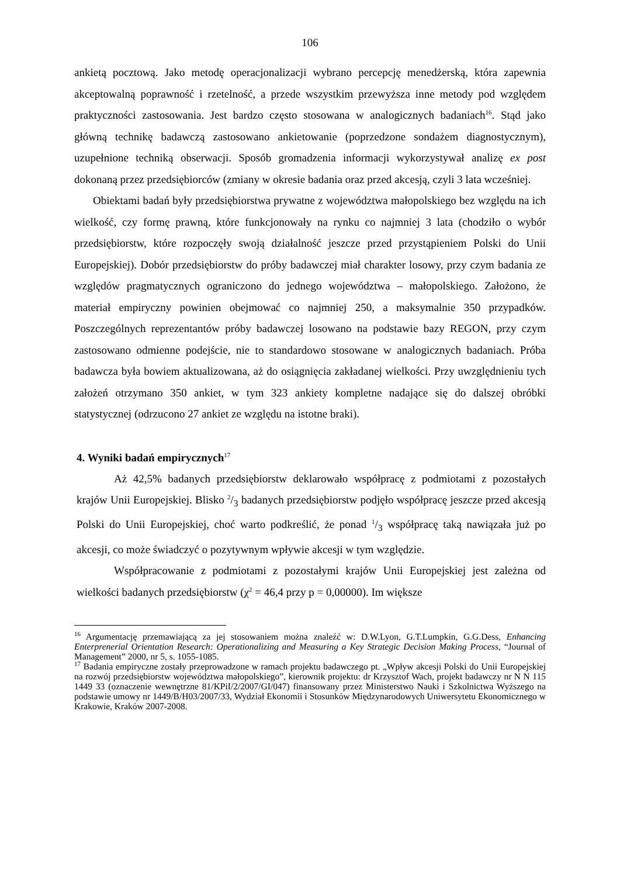106
ankietą pocztową. Jako metodę operacjonalizacji wybrano percepcję menedżerską, która zapewnia akceptowalną poprawność i rzetelność, a przede wszystkim przewyższa inne metody pod względem praktyczności zastosowania. Jest bardzo często stosowana w analogicznych badaniach<sup>16</sup>. Stąd jako główną technikę badawczą zastosowano ankietowanie (poprzedzone sondażem diagnostycznym), uzupełnione techniką obserwacji. Sposób gromadzenia informacji wykorzystywał analizę ex post dokonaną przez przedsiębiorców (zmiany w okresie badania oraz przed akcesją, czyli 3 lata wcześniej.
Obiektami badań były przedsiębiorstwa prywatne z województwa małopolskiego bez względu na ich wielkość, czy formę prawną, które funkcjonowały na rynku co najmniej 3 lata (chodziło o wybór przedsiębiorstw, które rozpoczęły swoją działalność jeszcze przed przystąpieniem Polski do Unii Europejskiej). Dobór przedsiębiorstw do próby badawczej miał charakter losowy, przy czym badania ze względów pragmatycznych ograniczono do jednego województwa – małopolskiego. Założono, że materiał empiryczny powinien obejmować co najmniej 250, a maksymalnie 350 przypadków. Poszczególnych reprezentantów próby badawczej losowano na podstawie bazy REGON, przy czym zastosowano odmienne podejście, nie to standardowo stosowane w analogicznych badaniach. Próba badawcza była bowiem aktualizowana, aż do osiągnięcia zakładanej wielkości. Przy uwzględnieniu tych założeń otrzymano 350 ankiet, w tym 323 ankiety kompletne nadające się do dalszej obróbki statystycznej (odrzucono 27 ankiet ze względu na istotne braki).
4. Wyniki badań empirycznych<sup>17</sup>
Aż 42,5% badanych przedsiębiorstw deklarowało współpracę z podmiotami z pozostałych krajów Unii Europejskiej. Blisko 2/3 badanych przedsiębiorstw podjęło współpracę jeszcze przed akcesją Polski do Unii Europejskiej, choć warto podkreślić, że ponad 1/3 współpracę taką nawiązała już po akcesji, co może świadczyć o pozytywnym wpływie akcesji w tym względzie.
Współpracowanie z podmiotami z pozostałymi krajów Unii Europejskiej jest zależna od wielkości badanych przedsiębiorstw (χ<sup>2</sup> = 46,4 przy p = 0,00000). Im większe
<sup>16</sup> Argumentację przemawiającą za jej stosowaniem można znaleźć w: D.W.Lyon, G.T.Lumpkin, G.G.Dess, Enhancing Enterprenerial Orientation Research: Operationalizing and Measuring a Key Strategic Decision Making Process, “Journal of Management” 2000, nr 5, s. 1055-1085.
<sup>17</sup> Badania empiryczne zostały przeprowadzone w ramach projektu badawczego pt. „Wpływ akcesji Polski do Unii Europejskiej na rozwój przedsiębiorstw województwa małopolskiego”, kierownik projektu: dr Krzysztof Wach, projekt badawczy nr N N 115 1449 33 (oznaczenie wewnętrzne 81/KPiI/2/2007/GI/047) finansowany przez Ministerstwo Nauki i Szkolnictwa Wyższego na podstawie umowy nr 1449/B/H03/2007/33, Wydział Ekonomii i Stosunków Międzynarodowych Uniwersytetu Ekonomicznego w Krakowie, Kraków 2007-2008.